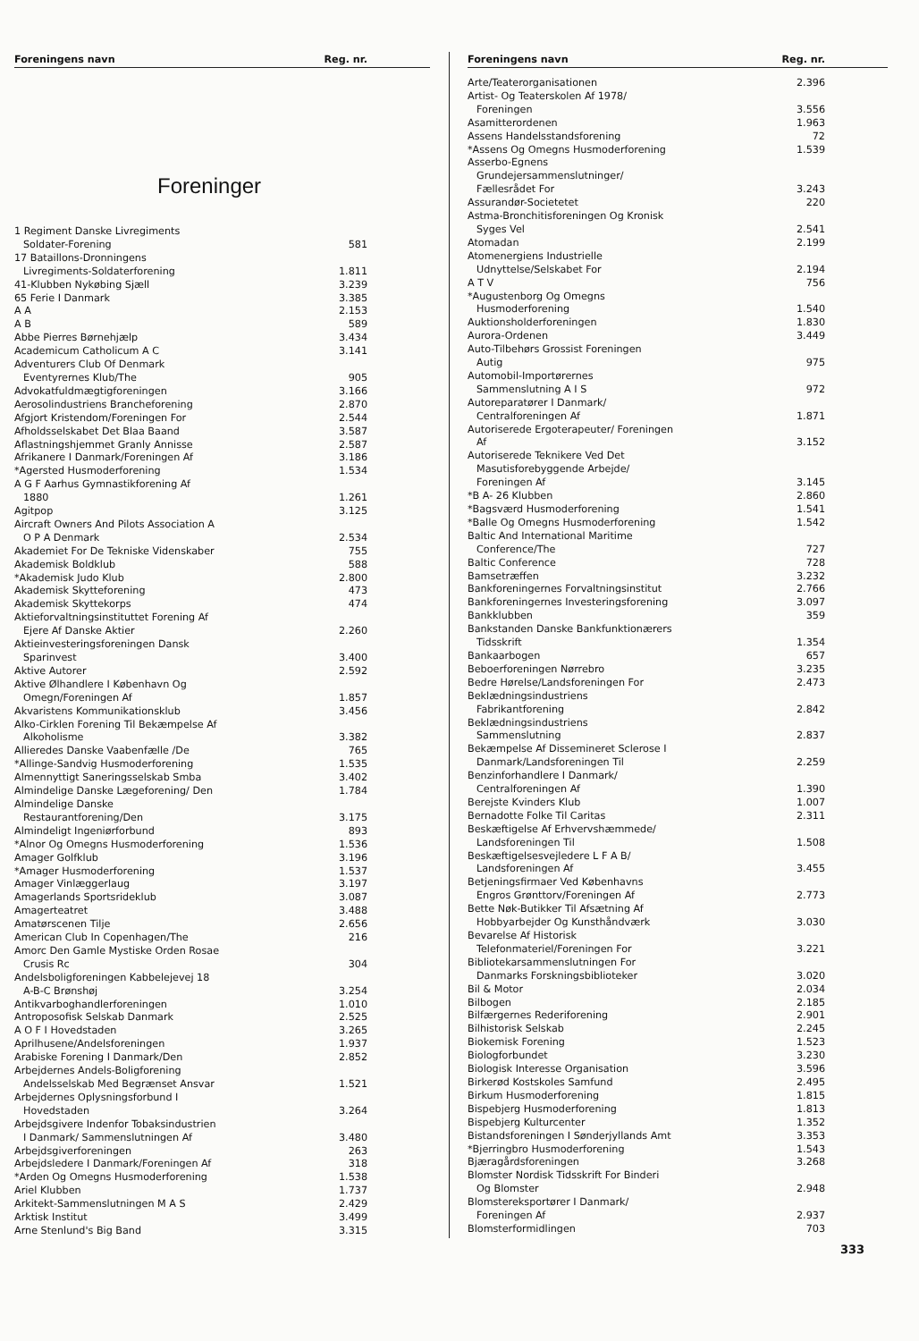| Foreningens navn | Reg. nr. |
| --- | --- |
Foreninger
| 1 Regiment Danske Livregiments | |
| Soldater-Forening | 581 |
| 17 Bataillons-Dronningens | |
| Livregiments-Soldaterforening | 1.811 |
| 41-Klubben Nykøbing Sjæll | 3.239 |
| 65 Ferie I Danmark | 3.385 |
| A A | 2.153 |
| A B | 589 |
| Abbe Pierres Børnehjælp | 3.434 |
| Academicum Catholicum A C | 3.141 |
| Adventurers Club Of Denmark | |
| Eventyrernes Klub/The | 905 |
| Advokatfuldmægtigforeningen | 3.166 |
| Aerosolindustriens Brancheforening | 2.870 |
| Afgjort Kristendom/Foreningen For | 2.544 |
| Afholdsselskabet Det Blaa Baand | 3.587 |
| Aflastningshjemmet Granly Annisse | 2.587 |
| Afrikanere I Danmark/Foreningen Af | 3.186 |
| *Agersted Husmoderforening | 1.534 |
| A G F Aarhus Gymnastikforening Af | |
| 1880 | 1.261 |
| Agitpop | 3.125 |
| Aircraft Owners And Pilots Association A | |
| O P A Denmark | 2.534 |
| Akademiet For De Tekniske Videnskaber | 755 |
| Akademisk Boldklub | 588 |
| *Akademisk Judo Klub | 2.800 |
| Akademisk Skytteforening | 473 |
| Akademisk Skyttekorps | 474 |
| Aktieforvaltningsinstituttet Forening Af | |
| Ejere Af Danske Aktier | 2.260 |
| Aktieinvesteringsforeningen Dansk | |
| Sparinvest | 3.400 |
| Aktive Autorer | 2.592 |
| Aktive Ølhandlere I København Og | |
| Omegn/Foreningen Af | 1.857 |
| Akvaristens Kommunikationsklub | 3.456 |
| Alko-Cirklen Forening Til Bekæmpelse Af | |
| Alkoholisme | 3.382 |
| Allieredes Danske Vaabenfælle /De | 765 |
| *Allinge-Sandvig Husmoderforening | 1.535 |
| Almennyttigt Saneringsselskab Smba | 3.402 |
| Almindelige Danske Lægeforening/ Den | 1.784 |
| Almindelige Danske | |
| Restaurantforening/Den | 3.175 |
| Almindeligt Ingeniørforbund | 893 |
| *Alnor Og Omegns Husmoderforening | 1.536 |
| Amager Golfklub | 3.196 |
| *Amager Husmoderforening | 1.537 |
| Amager Vinlæggerlaug | 3.197 |
| Amagerlands Sportsrideklub | 3.087 |
| Amagerteatret | 3.488 |
| Amatørscenen Tilje | 2.656 |
| American Club In Copenhagen/The | 216 |
| Amorc Den Gamle Mystiske Orden Rosae | |
| Crusis Rc | 304 |
| Andelsboligforeningen Kabbelejevej 18 | |
| A-B-C Brønshøj | 3.254 |
| Antikvarboghandlerforeningen | 1.010 |
| Antroposofisk Selskab Danmark | 2.525 |
| A O F I Hovedstaden | 3.265 |
| Aprilhusene/Andelsforeningen | 1.937 |
| Arabiske Forening I Danmark/Den | 2.852 |
| Arbejdernes Andels-Boligforening | |
| Andelsselskab Med Begrænset Ansvar | 1.521 |
| Arbejdernes Oplysningsforbund I | |
| Hovedstaden | 3.264 |
| Arbejdsgivere Indenfor Tobaksindustrien | |
| I Danmark/ Sammenslutningen Af | 3.480 |
| Arbejdsgiverforeningen | 263 |
| Arbejdsledere I Danmark/Foreningen Af | 318 |
| *Arden Og Omegns Husmoderforening | 1.538 |
| Ariel Klubben | 1.737 |
| Arkitekt-Sammenslutningen M A S | 2.429 |
| Arktisk Institut | 3.499 |
| Arne Stenlund's Big Band | 3.315 |
| Foreningens navn | Reg. nr. |
| --- | --- |
| Arte/Teaterorganisationen | 2.396 |
| Artist- Og Teaterskolen Af 1978/ | |
| Foreningen | 3.556 |
| Asamitterordenen | 1.963 |
| Assens Handelsstandsforening | 72 |
| *Assens Og Omegns Husmoderforening | 1.539 |
| Asserbo-Egnens | |
| Grundejersammenslutninger/ | |
| Fællesrådet For | 3.243 |
| Assurandør-Societetet | 220 |
| Astma-Bronchitisforeningen Og Kronisk | |
| Syges Vel | 2.541 |
| Atomadan | 2.199 |
| Atomenergiens Industrielle | |
| Udnyttelse/Selskabet For | 2.194 |
| A T V | 756 |
| *Augustenborg Og Omegns | |
| Husmoderforening | 1.540 |
| Auktionsholderforeningen | 1.830 |
| Aurora-Ordenen | 3.449 |
| Auto-Tilbehørs Grossist Foreningen | |
| Autig | 975 |
| Automobil-Importørernes | |
| Sammenslutning A I S | 972 |
| Autoreparatører I Danmark/ | |
| Centralforeningen Af | 1.871 |
| Autoriserede Ergoterapeuter/ Foreningen | |
| Af | 3.152 |
| Autoriserede Teknikere Ved Det | |
| Masutisforebyggende Arbejde/ | |
| Foreningen Af | 3.145 |
| *B A- 26 Klubben | 2.860 |
| *Bagsværd Husmoderforening | 1.541 |
| *Balle Og Omegns Husmoderforening | 1.542 |
| Baltic And International Maritime | |
| Conference/The | 727 |
| Baltic Conference | 728 |
| Bamsetræffen | 3.232 |
| Bankforeningernes Forvaltningsinstitut | 2.766 |
| Bankforeningernes Investeringsforening | 3.097 |
| Bankklubben | 359 |
| Bankstanden Danske Bankfunktionærers | |
| Tidsskrift | 1.354 |
| Bankaarbogen | 657 |
| Beboerforeningen Nørrebro | 3.235 |
| Bedre Hørelse/Landsforeningen For | 2.473 |
| Beklædningsindustriens | |
| Fabrikantforening | 2.842 |
| Beklædningsindustriens | |
| Sammenslutning | 2.837 |
| Bekæmpelse Af Dissemineret Sclerose I | |
| Danmark/Landsforeningen Til | 2.259 |
| Benzinforhandlere I Danmark/ | |
| Centralforeningen Af | 1.390 |
| Berejste Kvinders Klub | 1.007 |
| Bernadotte Folke Til Caritas | 2.311 |
| Beskæftigelse Af Erhvervshæmmede/ | |
| Landsforeningen Til | 1.508 |
| Beskæftigelsesvejledere L F A B/ | |
| Landsforeningen Af | 3.455 |
| Betjeningsfirmaer Ved Københavns | |
| Engros Grønttorv/Foreningen Af | 2.773 |
| Bette Nøk-Butikker Til Afsætning Af | |
| Hobbyarbejder Og Kunsthåndværk | 3.030 |
| Bevarelse Af Historisk | |
| Telefonmateriel/Foreningen For | 3.221 |
| Bibliotekarsammenslutningen For | |
| Danmarks Forskningsbiblioteker | 3.020 |
| Bil & Motor | 2.034 |
| Bilbogen | 2.185 |
| Bilfærgernes Rederiforening | 2.901 |
| Bilhistorisk Selskab | 2.245 |
| Biokemisk Forening | 1.523 |
| Biologforbundet | 3.230 |
| Biologisk Interesse Organisation | 3.596 |
| Birkerød Kostskoles Samfund | 2.495 |
| Birkum Husmoderforening | 1.815 |
| Bispebjerg Husmoderforening | 1.813 |
| Bispebjerg Kulturcenter | 1.352 |
| Bistandsforeningen I Sønderjyllands Amt | 3.353 |
| *Bjerringbro Husmoderforening | 1.543 |
| Bjæragårdsforeningen | 3.268 |
| Blomster Nordisk Tidsskrift For Binderi | |
| Og Blomster | 2.948 |
| Blomstereksportører I Danmark/ | |
| Foreningen Af | 2.937 |
| Blomsterformidlingen | 703 |
333